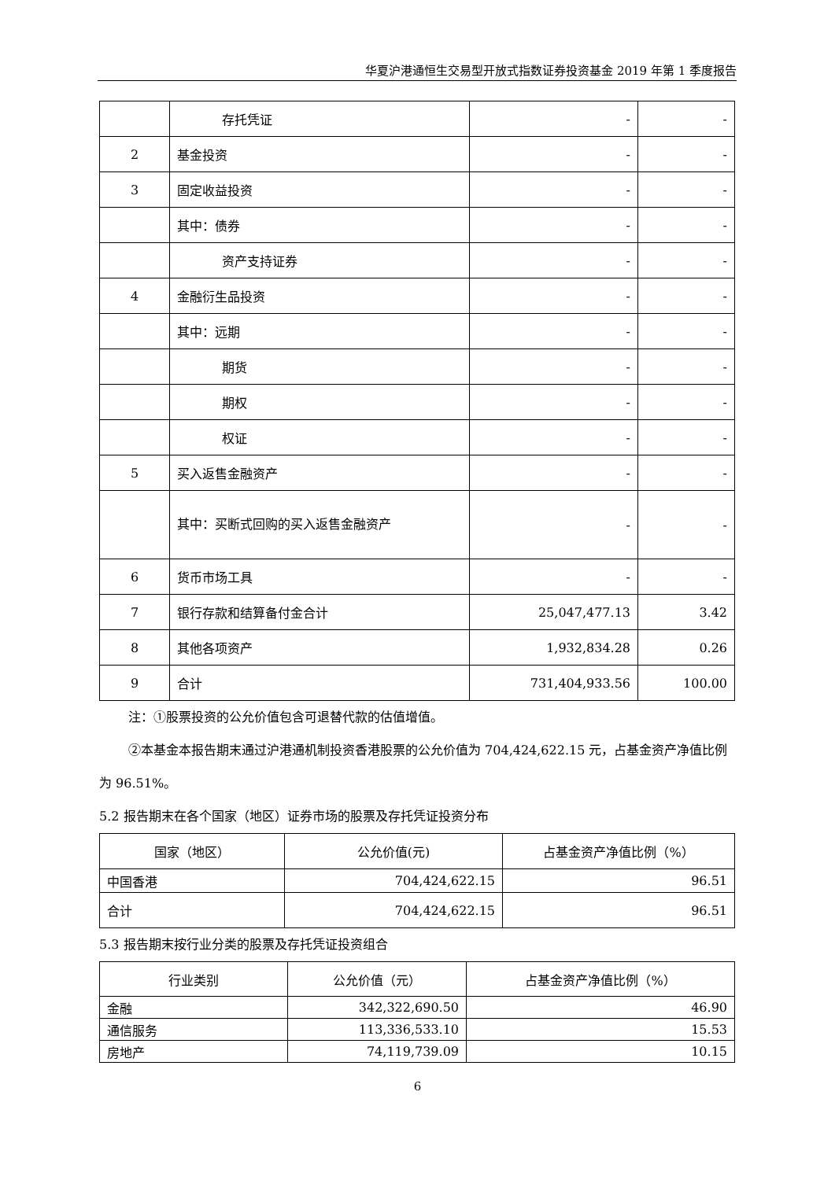华夏沪港通恒生交易型开放式指数证券投资基金 2019 年第 1 季度报告
| | 存托凭证 | - | - |
| 2 | 基金投资 | - | - |
| 3 | 固定收益投资 | - | - |
| | 其中：债券 | - | - |
| | 资产支持证券 | - | - |
| 4 | 金融衍生品投资 | - | - |
| | 其中：远期 | - | - |
| | 期货 | - | - |
| | 期权 | - | - |
| | 权证 | - | - |
| 5 | 买入返售金融资产 | - | - |
| | 其中：买断式回购的买入返售金融资产 | - | - |
| 6 | 货币市场工具 | - | - |
| 7 | 银行存款和结算备付金合计 | 25,047,477.13 | 3.42 |
| 8 | 其他各项资产 | 1,932,834.28 | 0.26 |
| 9 | 合计 | 731,404,933.56 | 100.00 |
注：①股票投资的公允价值包含可退替代款的估值增值。
②本基金本报告期末通过沪港通机制投资香港股票的公允价值为 704,424,622.15 元，占基金资产净值比例为 96.51%。
5.2 报告期末在各个国家（地区）证券市场的股票及存托凭证投资分布
| 国家（地区） | 公允价值(元) | 占基金资产净值比例（%） |
| --- | --- | --- |
| 中国香港 | 704,424,622.15 | 96.51 |
| 合计 | 704,424,622.15 | 96.51 |
5.3 报告期末按行业分类的股票及存托凭证投资组合
| 行业类别 | 公允价值（元） | 占基金资产净值比例（%） |
| --- | --- | --- |
| 金融 | 342,322,690.50 | 46.90 |
| 通信服务 | 113,336,533.10 | 15.53 |
| 房地产 | 74,119,739.09 | 10.15 |
6